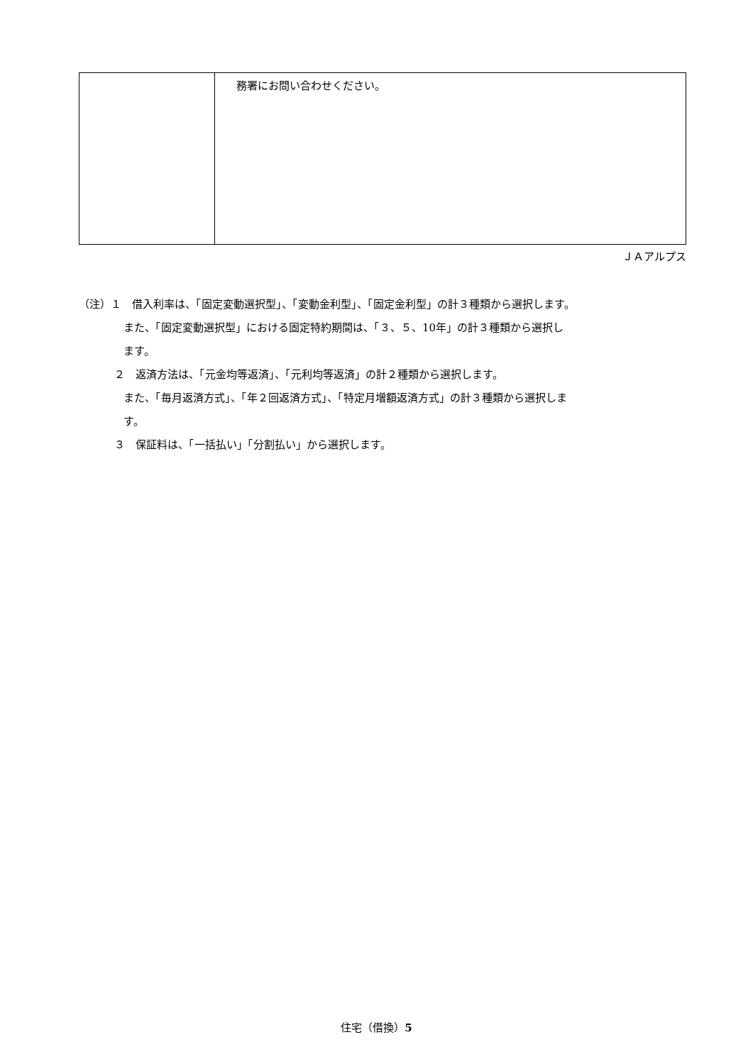| | 務署にお問い合わせください。 |
ＪＡアルプス
（注）１　借入利率は、「固定変動選択型」、「変動金利型」、「固定金利型」の計３種類から選択します。
また、「固定変動選択型」における固定特約期間は、「３、５、10年」の計３種類から選択し
ます。
２　返済方法は、「元金均等返済」、「元利均等返済」の計２種類から選択します。
また、「毎月返済方式」、「年２回返済方式」、「特定月増額返済方式」の計３種類から選択しま
す。
３　保証料は、「一括払い」「分割払い」から選択します。
住宅（借換）5